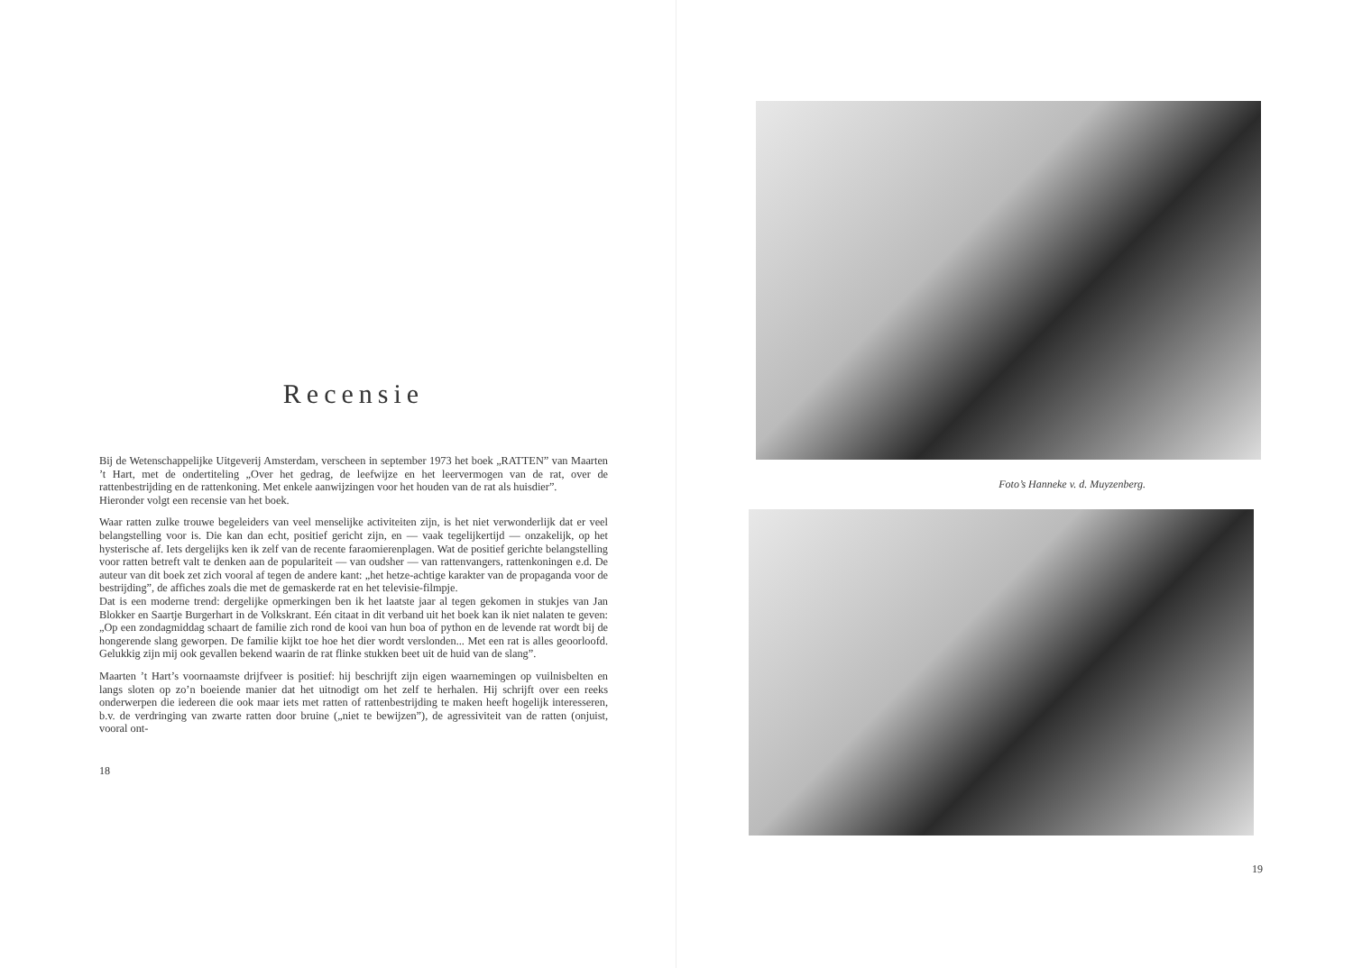Recensie
Bij de Wetenschappelijke Uitgeverij Amsterdam, verscheen in september 1973 het boek „RATTEN” van Maarten ’t Hart, met de ondertiteling „Over het gedrag, de leefwijze en het leervermogen van de rat, over de rattenbestrijding en de rattenkoning. Met enkele aanwijzingen voor het houden van de rat als huisdier”.
Hieronder volgt een recensie van het boek.
Waar ratten zulke trouwe begeleiders van veel menselijke activiteiten zijn, is het niet verwonderlijk dat er veel belangstelling voor is. Die kan dan echt, positief gericht zijn, en — vaak tegelijkertijd — onzakelijk, op het hysterische af. Iets dergelijks ken ik zelf van de recente faraomierenplagen. Wat de positief gerichte belangstelling voor ratten betreft valt te denken aan de populariteit — van oudsher — van rattenvangers, rattenkoningen e.d. De auteur van dit boek zet zich vooral af tegen de andere kant: „het hetze-achtige karakter van de propaganda voor de bestrijding”, de affiches zoals die met de gemaskerde rat en het televisie-filmpje.
Dat is een moderne trend: dergelijke opmerkingen ben ik het laatste jaar al tegen gekomen in stukjes van Jan Blokker en Saartje Burgerhart in de Volkskrant. Eén citaat in dit verband uit het boek kan ik niet nalaten te geven: „Op een zondagmiddag schaart de familie zich rond de kooi van hun boa of python en de levende rat wordt bij de hongerende slang geworpen. De familie kijkt toe hoe het dier wordt verslonden... Met een rat is alles geoorloofd. Gelukkig zijn mij ook gevallen bekend waarin de rat flinke stukken beet uit de huid van de slang”.
Maarten ’t Hart’s voornaamste drijfveer is positief: hij beschrijft zijn eigen waarnemingen op vuilnisbelten en langs sloten op zo’n boeiende manier dat het uitnodigt om het zelf te herhalen. Hij schrijft over een reeks onderwerpen die iedereen die ook maar iets met ratten of rattenbestrijding te maken heeft hogelijk interesseren, b.v. de verdringing van zwarte ratten door bruine („niet te bewijzen”), de agressiviteit van de ratten (onjuist, vooral ont-
18
Foto’s Hanneke v. d. Muyzenberg.
19